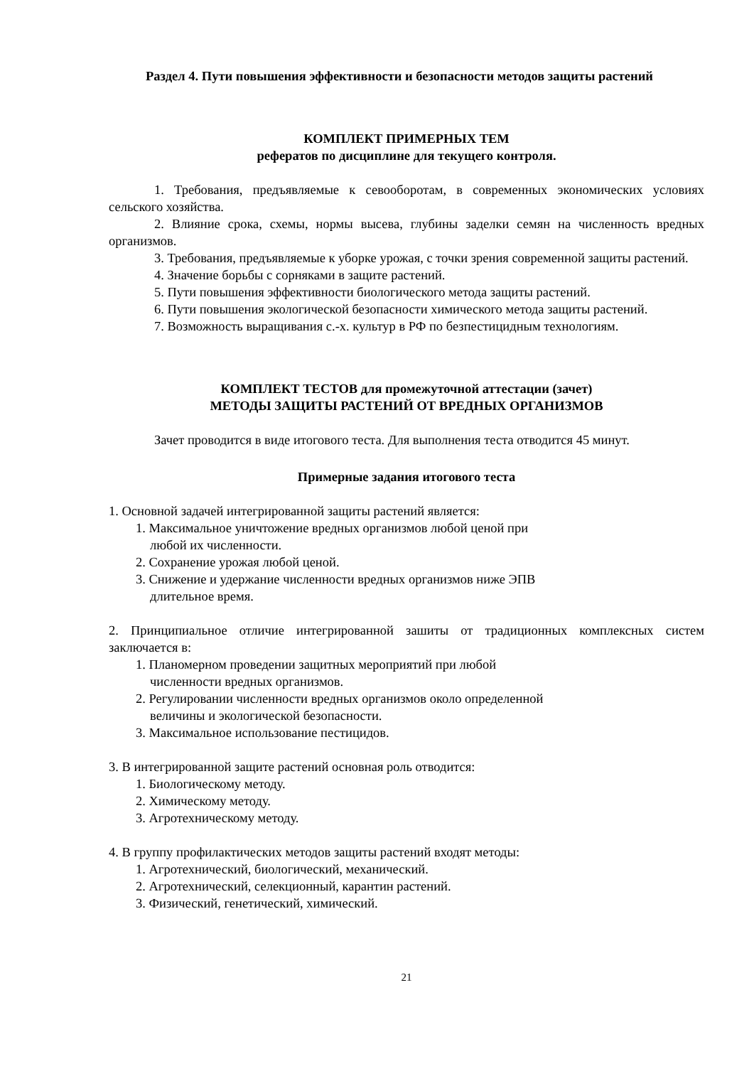Раздел 4. Пути повышения эффективности и безопасности методов защиты растений
КОМПЛЕКТ ПРИМЕРНЫХ ТЕМ
рефератов по дисциплине для текущего контроля.
1. Требования, предъявляемые к севооборотам, в современных экономических условиях сельского хозяйства.
2. Влияние срока, схемы, нормы высева, глубины заделки семян на численность вредных организмов.
3. Требования, предъявляемые к уборке урожая, с точки зрения современной защиты растений.
4. Значение борьбы с сорняками в защите растений.
5. Пути повышения эффективности биологического метода защиты растений.
6. Пути повышения экологической безопасности химического метода защиты растений.
7. Возможность выращивания с.-х. культур в РФ по безпестицидным технологиям.
КОМПЛЕКТ ТЕСТОВ для промежуточной аттестации (зачет)
МЕТОДЫ ЗАЩИТЫ РАСТЕНИЙ ОТ ВРЕДНЫХ ОРГАНИЗМОВ
Зачет проводится в виде итогового теста. Для выполнения теста отводится 45 минут.
Примерные задания итогового теста
1. Основной задачей интегрированной защиты растений является:
1. Максимальное уничтожение вредных организмов любой ценой при
любой их численности.
2. Сохранение урожая любой ценой.
3. Снижение и удержание численности вредных организмов ниже ЭПВ
длительное время.
2. Принципиальное отличие интегрированной зашиты от традиционных комплексных систем заключается в:
1. Планомерном проведении защитных мероприятий при любой
численности вредных организмов.
2. Регулировании численности вредных организмов около определенной
величины и экологической безопасности.
3. Максимальное использование пестицидов.
3. В интегрированной защите растений основная роль отводится:
1. Биологическому методу.
2. Химическому методу.
3. Агротехническому методу.
4. В группу профилактических методов защиты растений входят методы:
1. Агротехнический, биологический, механический.
2. Агротехнический, селекционный, карантин растений.
3. Физический, генетический, химический.
21